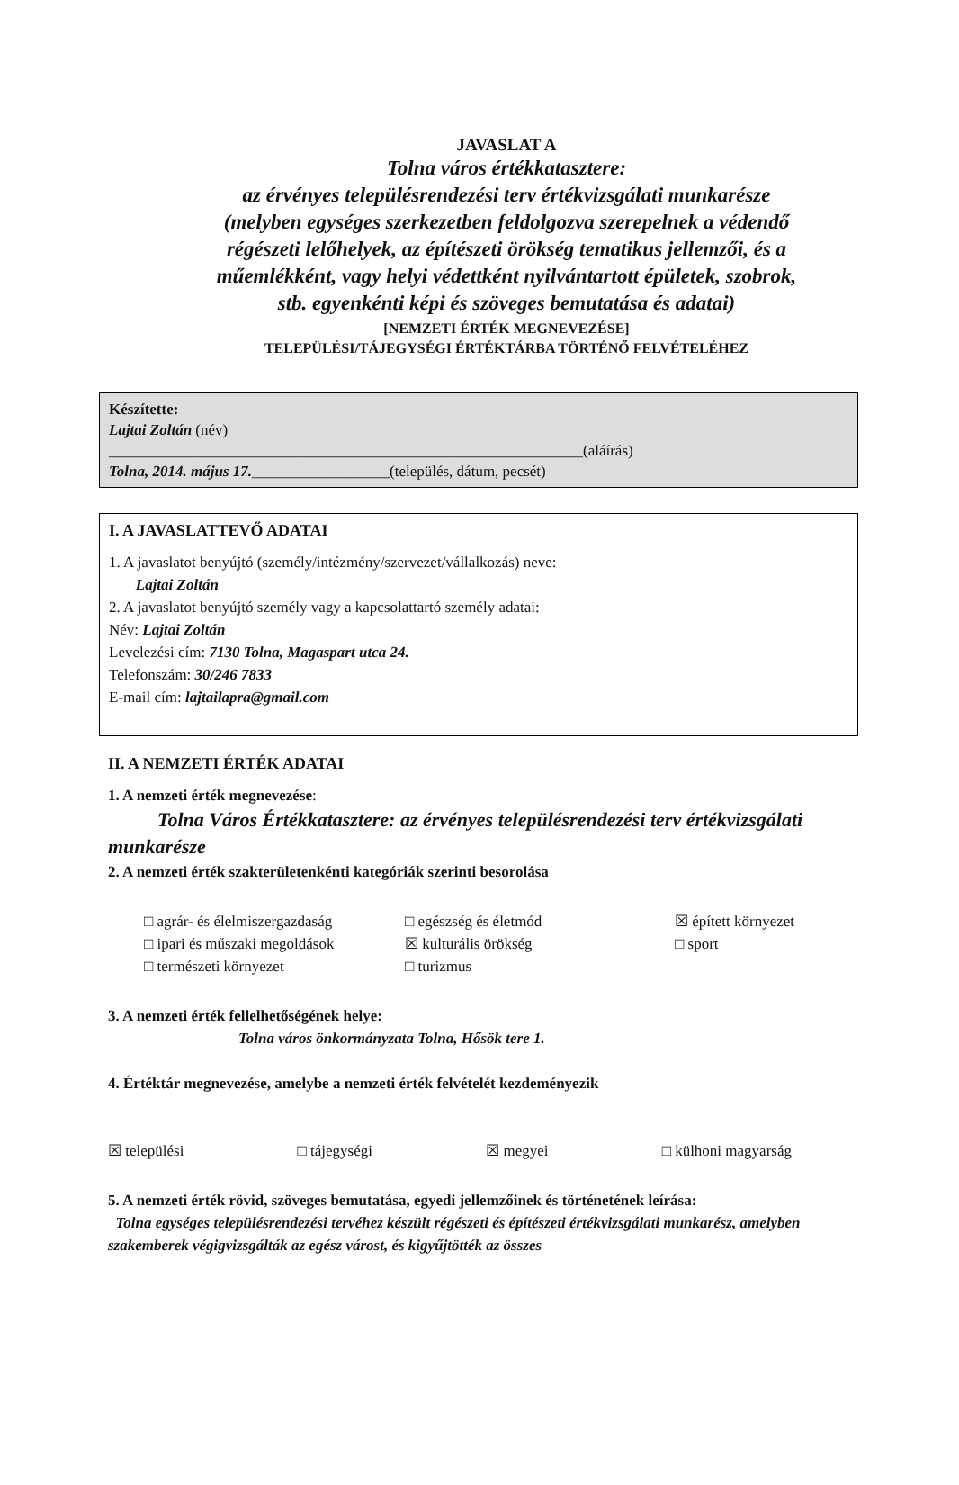JAVASLAT A
Tolna város értékkatasztere:
az érvényes településrendezési terv értékvizsgálati munkarésze
(melyben egységes szerkezetben feldolgozva szerepelnek a védendő
régészeti lelőhelyek, az építészeti örökség tematikus jellemzői, és a
műemlékként, vagy helyi védettként nyilvántartott épületek, szobrok,
stb. egyenkénti képi és szöveges bemutatása és adatai)
[NEMZETI ÉRTÉK MEGNEVEZÉSE]
TELEPÜLÉSI/TÁJEGYSÉGI ÉRTÉKTÁRBA TÖRTÉNŐ FELVÉTELÉHEZ
Készítette:
Lajtai Zoltán (név)
______________________________________________________________(aláírás)
Tolna, 2014. május 17.__________________(település, dátum, pecsét)
I. A JAVASLATTEVŐ ADATAI
1. A javaslatot benyújtó (személy/intézmény/szervezet/vállalkozás) neve:
Lajtai Zoltán
2. A javaslatot benyújtó személy vagy a kapcsolattartó személy adatai:
Név: Lajtai Zoltán
Levelezési cím: 7130 Tolna, Magaspart utca 24.
Telefonszám: 30/246 7833
E-mail cím: lajtailapra@gmail.com
II. A NEMZETI ÉRTÉK ADATAI
1. A nemzeti érték megnevezése:
Tolna Város Értékkatasztere: az érvényes településrendezési terv értékvizsgálati munkarésze
2. A nemzeti érték szakterületenkénti kategóriák szerinti besorolása
□ agrár- és élelmiszergazdaság
□ egészség és életmód
☒ épített környezet
□ ipari és műszaki megoldások
☒ kulturális örökség
□ sport
□ természeti környezet
□ turizmus
3. A nemzeti érték fellelhetőségének helye:
Tolna város önkormányzata Tolna, Hősök tere 1.
4. Értéktár megnevezése, amelybe a nemzeti érték felvételét kezdeményezik
☒ települési □ tájegységi ☒ megyei □ külhoni magyarság
5. A nemzeti érték rövid, szöveges bemutatása, egyedi jellemzőinek és történetének leírása:
Tolna egységes településrendezési tervéhez készült régészeti és építészeti értékvizsgálati munkarész, amelyben szakemberek végigvizsgálták az egész várost, és kigyűjtötték az összes